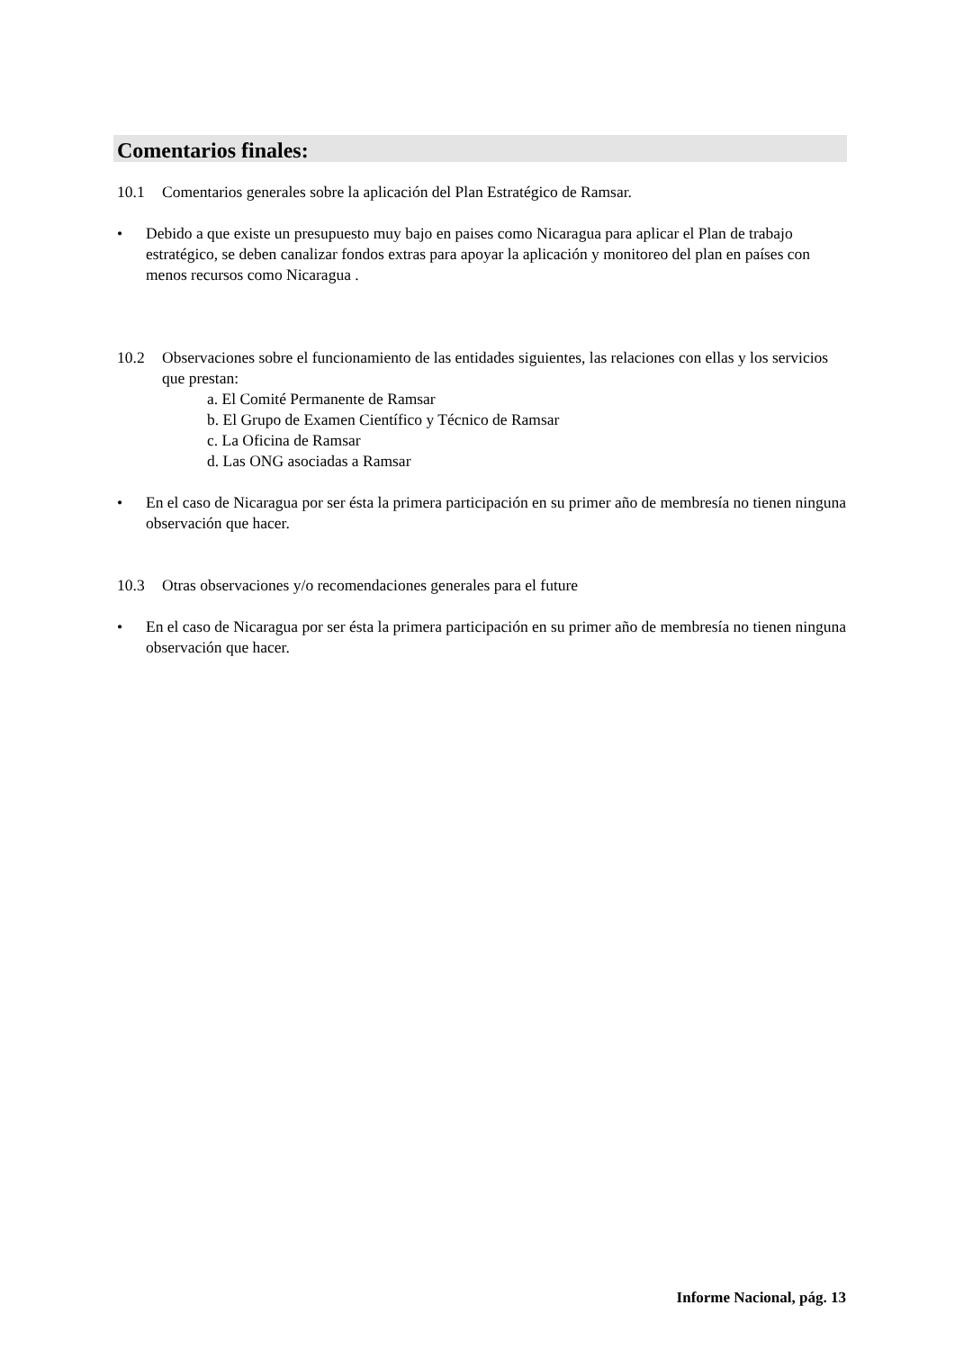Comentarios finales:
10.1 Comentarios generales sobre la aplicación del Plan Estratégico de Ramsar.
• Debido a que existe un presupuesto muy bajo en paises como Nicaragua para aplicar el Plan de trabajo estratégico, se deben canalizar fondos extras para apoyar la aplicación y monitoreo del plan en países con menos recursos como Nicaragua .
10.2 Observaciones sobre el funcionamiento de las entidades siguientes, las relaciones con ellas y los servicios que prestan:
a. El Comité Permanente de Ramsar
b. El Grupo de Examen Científico y Técnico de Ramsar
c. La Oficina de Ramsar
d. Las ONG asociadas a Ramsar
• En el caso de Nicaragua por ser ésta la primera participación en su primer año de membresía no tienen ninguna observación que hacer.
10.3 Otras observaciones y/o recomendaciones generales para el future
• En el caso de Nicaragua por ser ésta la primera participación en su primer año de membresía no tienen ninguna observación que hacer.
Informe Nacional, pág. 13